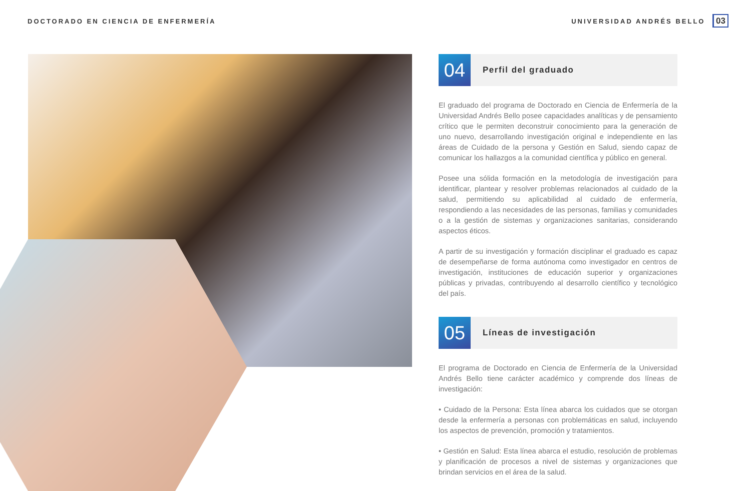DOCTORADO EN CIENCIA DE ENFERMERÍA UNIVERSIDAD ANDRÉS BELLO 03
04
Perfil del graduado
El graduado del programa de Doctorado en Ciencia de Enfermería de la Universidad Andrés Bello posee capacidades analíticas y de pensamiento crítico que le permiten deconstruir conocimiento para la generación de uno nuevo, desarrollando investigación original e independiente en las áreas de Cuidado de la persona y Gestión en Salud, siendo capaz de comunicar los hallazgos a la comunidad científica y público en general.
Posee una sólida formación en la metodología de investigación para identificar, plantear y resolver problemas relacionados al cuidado de la salud, permitiendo su aplicabilidad al cuidado de enfermería, respondiendo a las necesidades de las personas, familias y comunidades o a la gestión de sistemas y organizaciones sanitarias, considerando aspectos éticos.
A partir de su investigación y formación disciplinar el graduado es capaz de desempeñarse de forma autónoma como investigador en centros de investigación, instituciones de educación superior y organizaciones públicas y privadas, contribuyendo al desarrollo científico y tecnológico del país.
05
Líneas de investigación
El programa de Doctorado en Ciencia de Enfermería de la Universidad Andrés Bello tiene carácter académico y comprende dos líneas de investigación:
• Cuidado de la Persona: Esta línea abarca los cuidados que se otorgan desde la enfermería a personas con problemáticas en salud, incluyendo los aspectos de prevención, promoción y tratamientos.
• Gestión en Salud: Esta línea abarca el estudio, resolución de problemas y planificación de procesos a nivel de sistemas y organizaciones que brindan servicios en el área de la salud.